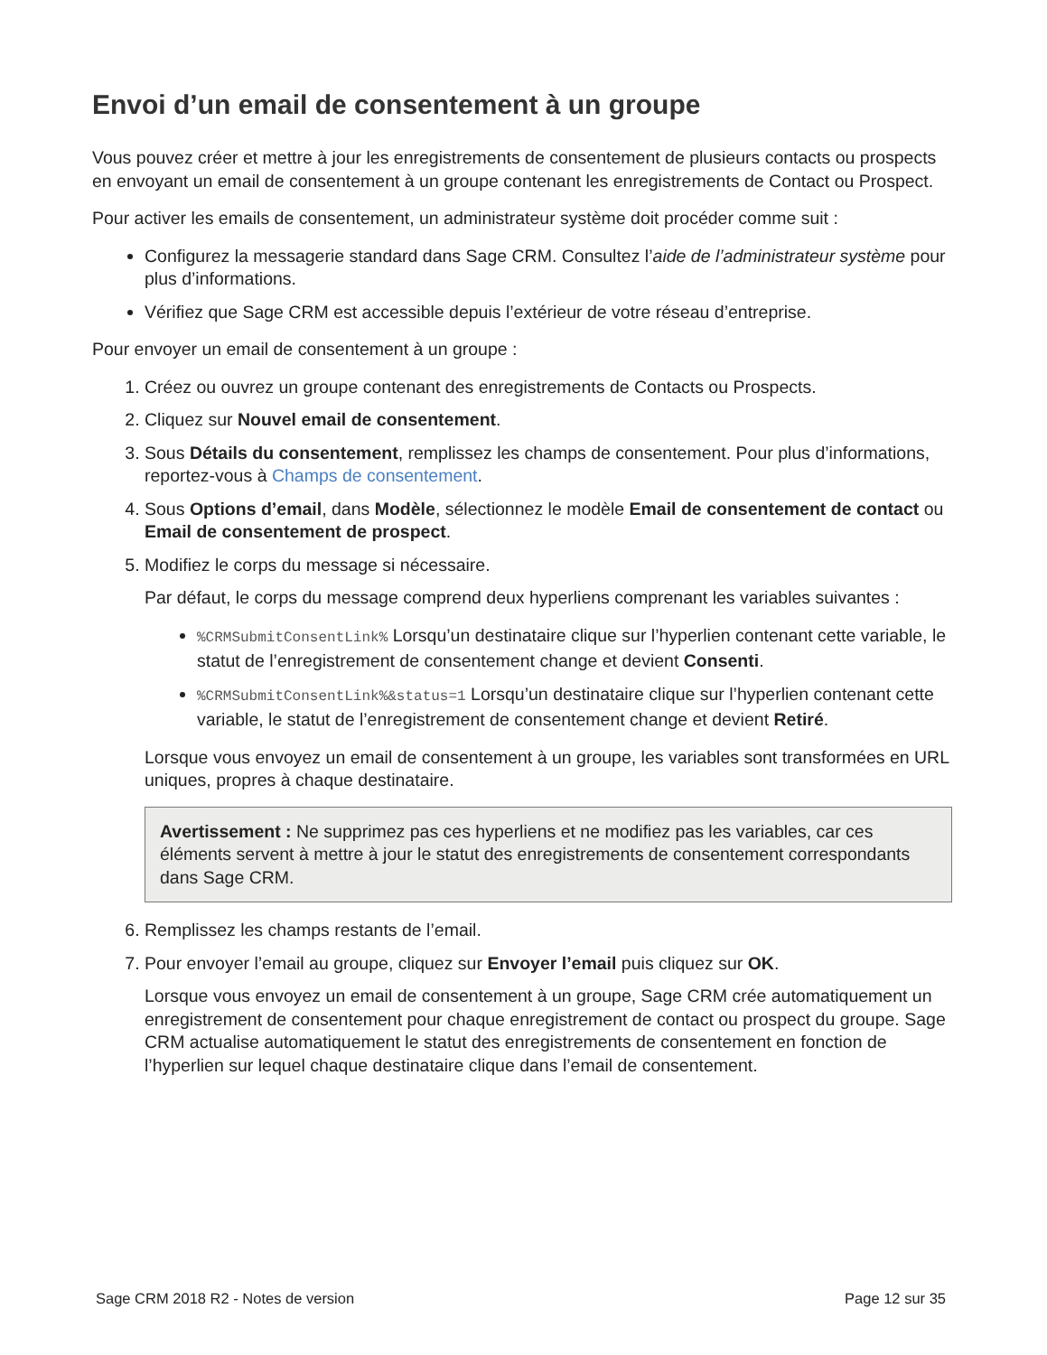Envoi d’un email de consentement à un groupe
Vous pouvez créer et mettre à jour les enregistrements de consentement de plusieurs contacts ou prospects en envoyant un email de consentement à un groupe contenant les enregistrements de Contact ou Prospect.
Pour activer les emails de consentement, un administrateur système doit procéder comme suit :
Configurez la messagerie standard dans Sage CRM. Consultez l’aide de l’administrateur système pour plus d’informations.
Vérifiez que Sage CRM est accessible depuis l’extérieur de votre réseau d’entreprise.
Pour envoyer un email de consentement à un groupe :
1. Créez ou ouvrez un groupe contenant des enregistrements de Contacts ou Prospects.
2. Cliquez sur Nouvel email de consentement.
3. Sous Détails du consentement, remplissez les champs de consentement. Pour plus d’informations, reportez-vous à Champs de consentement.
4. Sous Options d’email, dans Modèle, sélectionnez le modèle Email de consentement de contact ou Email de consentement de prospect.
5. Modifiez le corps du message si nécessaire.
Par défaut, le corps du message comprend deux hyperliens comprenant les variables suivantes :
%CRMSubmitConsentLink% Lorsqu’un destinataire clique sur l’hyperlien contenant cette variable, le statut de l’enregistrement de consentement change et devient Consenti.
%CRMSubmitConsentLink%&status=1 Lorsqu’un destinataire clique sur l’hyperlien contenant cette variable, le statut de l’enregistrement de consentement change et devient Retiré.
Lorsque vous envoyez un email de consentement à un groupe, les variables sont transformées en URL uniques, propres à chaque destinataire.
Avertissement : Ne supprimez pas ces hyperliens et ne modifiez pas les variables, car ces éléments servent à mettre à jour le statut des enregistrements de consentement correspondants dans Sage CRM.
6. Remplissez les champs restants de l’email.
7. Pour envoyer l’email au groupe, cliquez sur Envoyer l’email puis cliquez sur OK.
Lorsque vous envoyez un email de consentement à un groupe, Sage CRM crée automatiquement un enregistrement de consentement pour chaque enregistrement de contact ou prospect du groupe. Sage CRM actualise automatiquement le statut des enregistrements de consentement en fonction de l’hyperlien sur lequel chaque destinataire clique dans l’email de consentement.
Sage CRM 2018 R2 - Notes de version Page 12 sur 35